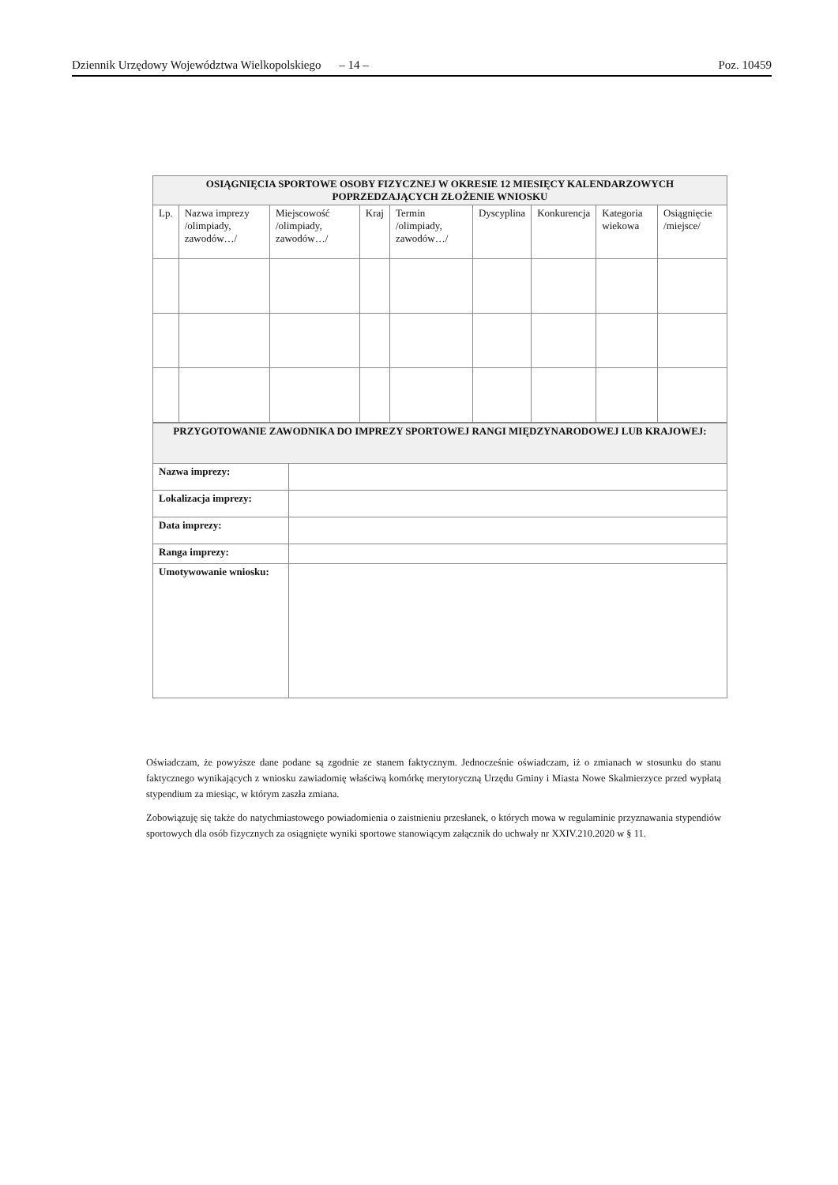Dziennik Urzędowy Województwa Wielkopolskiego – 14 – Poz. 10459
| OSIĄGNIĘCIA SPORTOWE OSOBY FIZYCZNEJ W OKRESIE 12 MIESIĘCY KALENDARZOWYCH POPRZEDZAJĄCYCH ZŁOŻENIE WNIOSKU | | | | | | | | |
| --- | --- | --- | --- | --- | --- | --- | --- | --- |
| Lp. | Nazwa imprezy /olimpiady, zawodów…/ | Miejscowość /olimpiady, zawodów…/ | Kraj | Termin /olimpiady, zawodów…/ | Dyscyplina | Konkurencja | Kategoria wiekowa | Osiągnięcie /miejsce/ |
| PRZYGOTOWANIE ZAWODNIKA DO IMPREZY SPORTOWEJ RANGI MIĘDZYNARODOWEJ LUB KRAJOWEJ: | |
| --- | --- |
| Nazwa imprezy: | |
| Lokalizacja imprezy: | |
| Data imprezy: | |
| Ranga imprezy: | |
| Umotywowanie wniosku: | |
Oświadczam, że powyższe dane podane są zgodnie ze stanem faktycznym. Jednocześnie oświadczam, iż o zmianach w stosunku do stanu faktycznego wynikających z wniosku zawiadomię właściwą komórkę merytoryczną Urzędu Gminy i Miasta Nowe Skalmierzyce przed wypłatą stypendium za miesiąc, w którym zaszła zmiana.
Zobowiązuję się także do natychmiastowego powiadomienia o zaistnieniu przesłanek, o których mowa w regulaminie przyznawania stypendiów sportowych dla osób fizycznych za osiągnięte wyniki sportowe stanowiącym załącznik do uchwały nr XXIV.210.2020 w § 11.